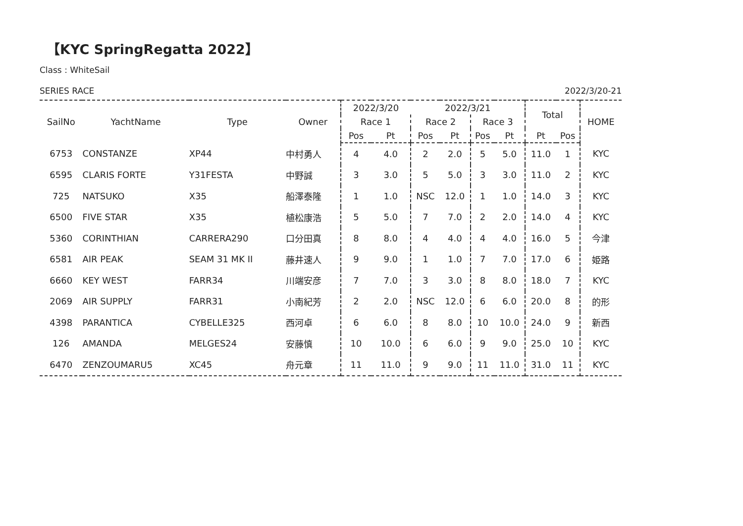【KYC SpringRegatta 2022】
Class : WhiteSail
SERIES RACE 2022/3/20-21
| SailNo | YachtName | Type | Owner | 2022/3/20 | | 2022/3/21 | | | | Total | | HOME |
| --- | --- | --- | --- | --- | --- | --- | --- | --- | --- | --- | --- | --- |
| | | | | Race 1 | | Race 2 | | Race 3 | | | | |
| | | | | Pos | Pt | Pos | Pt | Pos | Pt | Pt | Pos | |
| 6753 | CONSTANZE | XP44 | 中村勇人 | 4 | 4.0 | 2 | 2.0 | 5 | 5.0 | 11.0 | 1 | KYC |
| 6595 | CLARIS FORTE | Y31FESTA | 中野誠 | 3 | 3.0 | 5 | 5.0 | 3 | 3.0 | 11.0 | 2 | KYC |
| 725 | NATSUKO | X35 | 船澤泰隆 | 1 | 1.0 | NSC | 12.0 | 1 | 1.0 | 14.0 | 3 | KYC |
| 6500 | FIVE STAR | X35 | 植松康浩 | 5 | 5.0 | 7 | 7.0 | 2 | 2.0 | 14.0 | 4 | KYC |
| 5360 | CORINTHIAN | CARRERA290 | 口分田真 | 8 | 8.0 | 4 | 4.0 | 4 | 4.0 | 16.0 | 5 | 今津 |
| 6581 | AIR PEAK | SEAM 31 MK II | 藤井速人 | 9 | 9.0 | 1 | 1.0 | 7 | 7.0 | 17.0 | 6 | 姫路 |
| 6660 | KEY WEST | FARR34 | 川端安彦 | 7 | 7.0 | 3 | 3.0 | 8 | 8.0 | 18.0 | 7 | KYC |
| 2069 | AIR SUPPLY | FARR31 | 小南紀芳 | 2 | 2.0 | NSC | 12.0 | 6 | 6.0 | 20.0 | 8 | 的形 |
| 4398 | PARANTICA | CYBELLE325 | 西河卓 | 6 | 6.0 | 8 | 8.0 | 10 | 10.0 | 24.0 | 9 | 新西 |
| 126 | AMANDA | MELGES24 | 安藤慎 | 10 | 10.0 | 6 | 6.0 | 9 | 9.0 | 25.0 | 10 | KYC |
| 6470 | ZENZOUMARU5 | XC45 | 舟元章 | 11 | 11.0 | 9 | 9.0 | 11 | 11.0 | 31.0 | 11 | KYC |